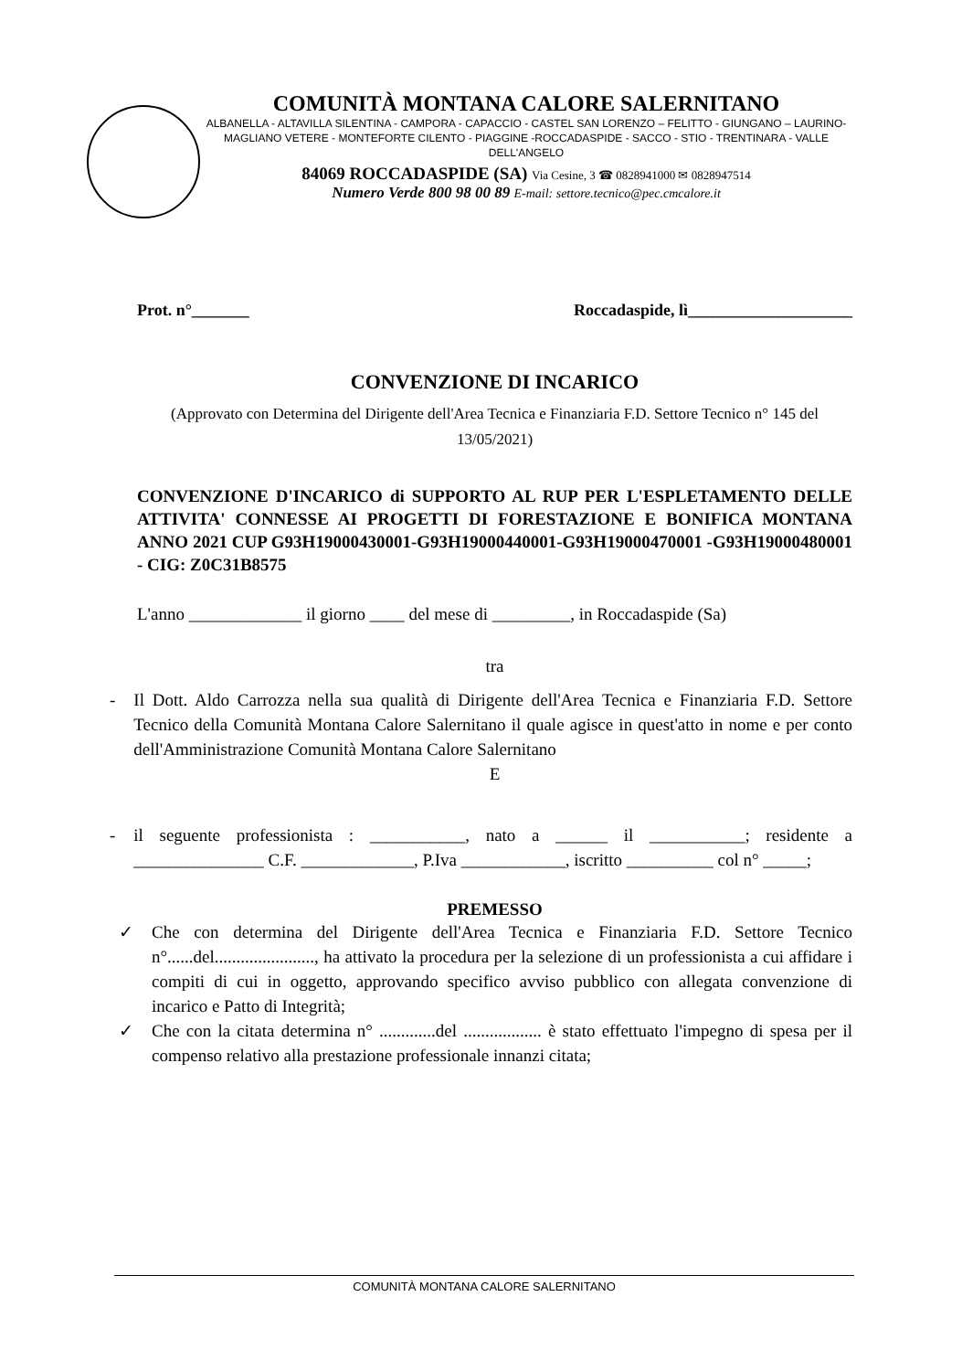COMUNITÀ MONTANA CALORE SALERNITANO
ALBANELLA - ALTAVILLA SILENTINA - CAMPORA - CAPACCIO - CASTEL SAN LORENZO – FELITTO - GIUNGANO – LAURINO- MAGLIANO VETERE - MONTEFORTE CILENTO - PIAGGINE -ROCCADASPIDE - SACCO - STIO - TRENTINARA - VALLE DELL'ANGELO
84069 ROCCADASPIDE (SA) Via Cesine, 3 ☎ 0828941000 ✉ 0828947514
Numero Verde 800 98 00 89 E-mail: settore.tecnico@pec.cmcalore.it
Prot. n°_______ Roccadaspide, lì____________________
CONVENZIONE DI INCARICO
(Approvato con Determina del Dirigente dell'Area Tecnica e Finanziaria F.D. Settore Tecnico n° 145 del 13/05/2021)
CONVENZIONE D'INCARICO di SUPPORTO AL RUP PER L'ESPLETAMENTO DELLE ATTIVITA' CONNESSE AI PROGETTI DI FORESTAZIONE E BONIFICA MONTANA ANNO 2021 CUP G93H19000430001-G93H19000440001-G93H19000470001 -G93H19000480001 - CIG: Z0C31B8575
L'anno _____________ il giorno ____ del mese di _________, in Roccadaspide (Sa)
tra
- Il Dott. Aldo Carrozza nella sua qualità di Dirigente dell'Area Tecnica e Finanziaria F.D. Settore Tecnico della Comunità Montana Calore Salernitano il quale agisce in quest'atto in nome e per conto dell'Amministrazione Comunità Montana Calore Salernitano
E
- il seguente professionista : ___________, nato a ______ il ___________; residente a _______________ C.F. _____________, P.Iva ____________, iscritto __________ col n° _____;
PREMESSO
✓ Che con determina del Dirigente dell'Area Tecnica e Finanziaria F.D. Settore Tecnico n°......del......................., ha attivato la procedura per la selezione di un professionista a cui affidare i compiti di cui in oggetto, approvando specifico avviso pubblico con allegata convenzione di incarico e Patto di Integrità;
✓ Che con la citata determina n° .............del .................. è stato effettuato l'impegno di spesa per il compenso relativo alla prestazione professionale innanzi citata;
COMUNITÀ MONTANA CALORE SALERNITANO